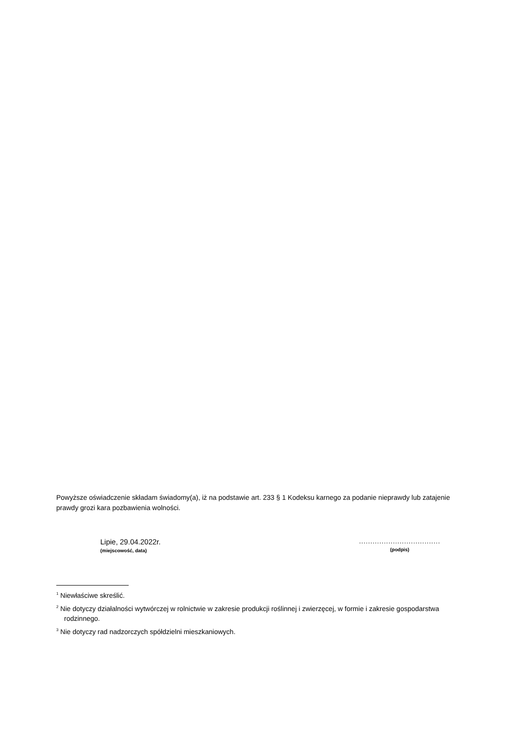Powyższe oświadczenie składam świadomy(a), iż na podstawie art. 233 § 1 Kodeksu karnego za podanie nieprawdy lub zatajenie prawdy grozi kara pozbawienia wolności.
Lipie, 29.04.2022r.
(miejscowość, data)
....................................
(podpis)
<sup>1</sup> Niewłaściwe skreślić.
<sup>2</sup> Nie dotyczy działalności wytwórczej w rolnictwie w zakresie produkcji roślinnej i zwierzęcej, w formie i zakresie gospodarstwa rodzinnego.
<sup>3</sup> Nie dotyczy rad nadzorczych spółdzielni mieszkaniowych.